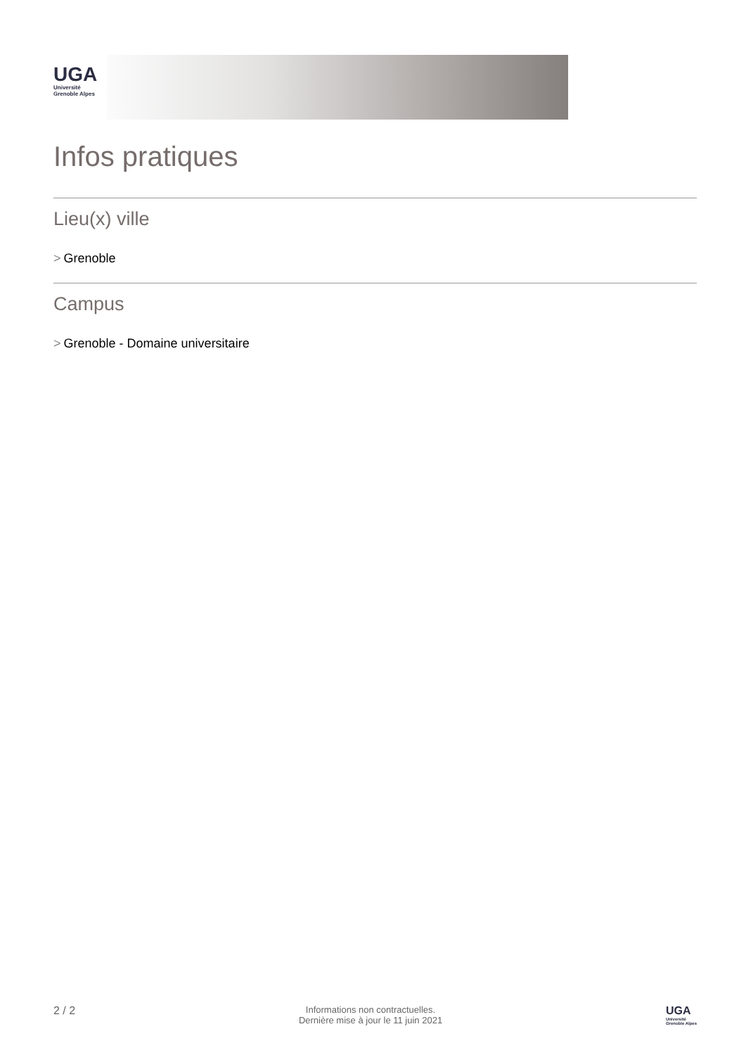UGA
Université
Grenoble Alpes
Infos pratiques
Lieu(x) ville
> Grenoble
Campus
> Grenoble - Domaine universitaire
2 / 2
Informations non contractuelles.
Dernière mise à jour le 11 juin 2021
UGA
Université
Grenoble Alpes